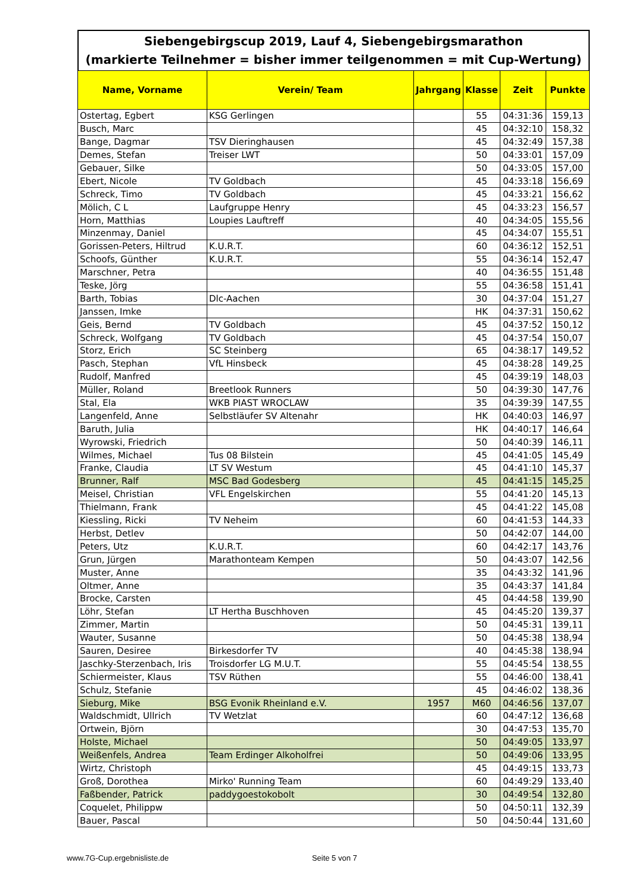Siebengebirgscup 2019, Lauf 4, Siebengebirgsmarathon
(markierte Teilnehmer = bisher immer teilgenommen = mit Cup-Wertung)
| Name, Vorname | Verein/ Team | Jahrgang | Klasse | Zeit | Punkte |
| --- | --- | --- | --- | --- | --- |
| Ostertag, Egbert | KSG Gerlingen | | 55 | 04:31:36 | 159,13 |
| Busch, Marc | | | 45 | 04:32:10 | 158,32 |
| Bange, Dagmar | TSV Dieringhausen | | 45 | 04:32:49 | 157,38 |
| Demes, Stefan | Treiser LWT | | 50 | 04:33:01 | 157,09 |
| Gebauer, Silke | | | 50 | 04:33:05 | 157,00 |
| Ebert, Nicole | TV Goldbach | | 45 | 04:33:18 | 156,69 |
| Schreck, Timo | TV Goldbach | | 45 | 04:33:21 | 156,62 |
| Mölich, C L | Laufgruppe Henry | | 45 | 04:33:23 | 156,57 |
| Horn, Matthias | Loupies Lauftreff | | 40 | 04:34:05 | 155,56 |
| Minzenmay, Daniel | | | 45 | 04:34:07 | 155,51 |
| Gorissen-Peters, Hiltrud | K.U.R.T. | | 60 | 04:36:12 | 152,51 |
| Schoofs, Günther | K.U.R.T. | | 55 | 04:36:14 | 152,47 |
| Marschner, Petra | | | 40 | 04:36:55 | 151,48 |
| Teske, Jörg | | | 55 | 04:36:58 | 151,41 |
| Barth, Tobias | Dlc-Aachen | | 30 | 04:37:04 | 151,27 |
| Janssen, Imke | | | HK | 04:37:31 | 150,62 |
| Geis, Bernd | TV Goldbach | | 45 | 04:37:52 | 150,12 |
| Schreck, Wolfgang | TV Goldbach | | 45 | 04:37:54 | 150,07 |
| Storz, Erich | SC Steinberg | | 65 | 04:38:17 | 149,52 |
| Pasch, Stephan | VfL Hinsbeck | | 45 | 04:38:28 | 149,25 |
| Rudolf, Manfred | | | 45 | 04:39:19 | 148,03 |
| Müller, Roland | Breetlook Runners | | 50 | 04:39:30 | 147,76 |
| Stal, Ela | WKB PIAST WROCLAW | | 35 | 04:39:39 | 147,55 |
| Langenfeld, Anne | Selbstläufer SV Altenahr | | HK | 04:40:03 | 146,97 |
| Baruth, Julia | | | HK | 04:40:17 | 146,64 |
| Wyrowski, Friedrich | | | 50 | 04:40:39 | 146,11 |
| Wilmes, Michael | Tus 08 Bilstein | | 45 | 04:41:05 | 145,49 |
| Franke, Claudia | LT SV Westum | | 45 | 04:41:10 | 145,37 |
| Brunner, Ralf | MSC Bad Godesberg | | 45 | 04:41:15 | 145,25 |
| Meisel, Christian | VFL Engelskirchen | | 55 | 04:41:20 | 145,13 |
| Thielmann, Frank | | | 45 | 04:41:22 | 145,08 |
| Kiessling, Ricki | TV Neheim | | 60 | 04:41:53 | 144,33 |
| Herbst, Detlev | | | 50 | 04:42:07 | 144,00 |
| Peters, Utz | K.U.R.T. | | 60 | 04:42:17 | 143,76 |
| Grun, Jürgen | Marathonteam Kempen | | 50 | 04:43:07 | 142,56 |
| Muster, Anne | | | 35 | 04:43:32 | 141,96 |
| Oltmer, Anne | | | 35 | 04:43:37 | 141,84 |
| Brocke, Carsten | | | 45 | 04:44:58 | 139,90 |
| Löhr, Stefan | LT Hertha Buschhoven | | 45 | 04:45:20 | 139,37 |
| Zimmer, Martin | | | 50 | 04:45:31 | 139,11 |
| Wauter, Susanne | | | 50 | 04:45:38 | 138,94 |
| Sauren, Desiree | Birkesdorfer TV | | 40 | 04:45:38 | 138,94 |
| Jaschky-Sterzenbach, Iris | Troisdorfer LG M.U.T. | | 55 | 04:45:54 | 138,55 |
| Schiermeister, Klaus | TSV Rüthen | | 55 | 04:46:00 | 138,41 |
| Schulz, Stefanie | | | 45 | 04:46:02 | 138,36 |
| Sieburg, Mike | BSG Evonik Rheinland e.V. | 1957 | M60 | 04:46:56 | 137,07 |
| Waldschmidt, Ullrich | TV Wetzlat | | 60 | 04:47:12 | 136,68 |
| Ortwein, Björn | | | 30 | 04:47:53 | 135,70 |
| Holste, Michael | | | 50 | 04:49:05 | 133,97 |
| Weißenfels, Andrea | Team Erdinger Alkoholfrei | | 50 | 04:49:06 | 133,95 |
| Wirtz, Christoph | | | 45 | 04:49:15 | 133,73 |
| Groß, Dorothea | Mirko' Running Team | | 60 | 04:49:29 | 133,40 |
| Faßbender, Patrick | paddygoestokobolt | | 30 | 04:49:54 | 132,80 |
| Coquelet, Philippw | | | 50 | 04:50:11 | 132,39 |
| Bauer, Pascal | | | 50 | 04:50:44 | 131,60 |
www.7G-Cup.ergebnisliste.de Seite 5 von 7